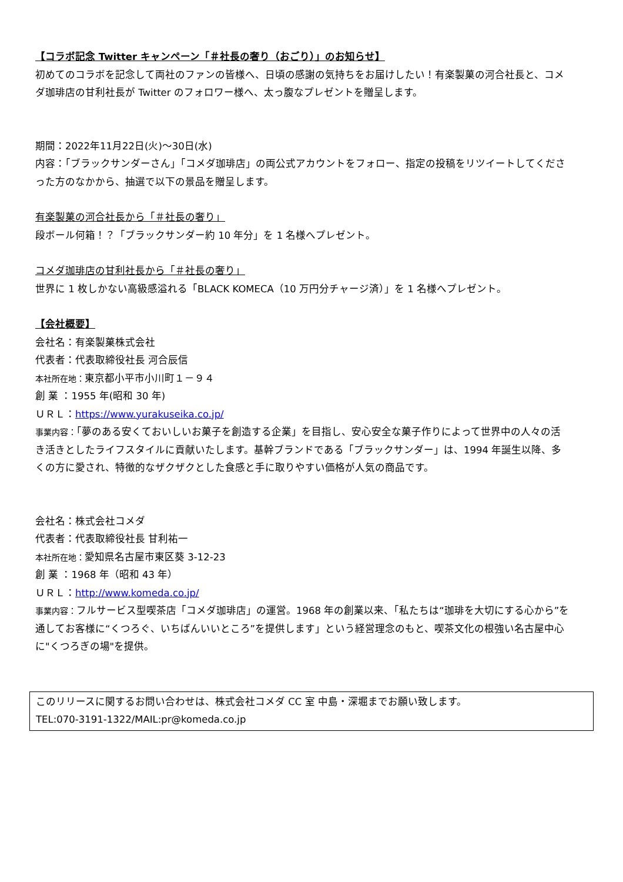【コラボ記念 Twitter キャンペーン「＃社長の奢り（おごり）」のお知らせ】
初めてのコラボを記念して両社のファンの皆様へ、日頃の感謝の気持ちをお届けしたい！有楽製菓の河合社長と、コメダ珈琲店の甘利社長が Twitter のフォロワー様へ、太っ腹なプレゼントを贈呈します。
期間：2022年11月22日(火)～30日(水)
内容：「ブラックサンダーさん」「コメダ珈琲店」の両公式アカウントをフォロー、指定の投稿をリツイートしてくださった方のなかから、抽選で以下の景品を贈呈します。
有楽製菓の河合社長から「＃社長の奢り」
段ボール何箱！？「ブラックサンダー約 10 年分」を 1 名様へプレゼント。
コメダ珈琲店の甘利社長から「＃社長の奢り」
世界に 1 枚しかない高級感溢れる「BLACK KOMECA（10 万円分チャージ済）」を 1 名様へプレゼント。
【会社概要】
会社名：有楽製菓株式会社
代表者：代表取締役社長 河合辰信
本社所在地：東京都小平市小川町１－９４
創 業 ：1955 年(昭和 30 年)
ＵＲＬ：https://www.yurakuseika.co.jp/
事業内容：「夢のある安くておいしいお菓子を創造する企業」を目指し、安心安全な菓子作りによって世界中の人々の活き活きとしたライフスタイルに貢献いたします。基幹ブランドである「ブラックサンダー」は、1994 年誕生以降、多くの方に愛され、特徴的なザクザクとした食感と手に取りやすい価格が人気の商品です。
会社名：株式会社コメダ
代表者：代表取締役社長 甘利祐一
本社所在地：愛知県名古屋市東区葵 3-12-23
創 業 ：1968 年（昭和 43 年）
ＵＲＬ：http://www.komeda.co.jp/
事業内容：フルサービス型喫茶店「コメダ珈琲店」の運営。1968 年の創業以来、「私たちは“珈琲を大切にする心から”を通してお客様に“くつろぐ、いちばんいいところ”を提供します」という経営理念のもと、喫茶文化の根強い名古屋中心に"くつろぎの場"を提供。
このリリースに関するお問い合わせは、株式会社コメダ CC 室 中島・深堀までお願い致します。
TEL:070-3191-1322/MAIL:pr@komeda.co.jp